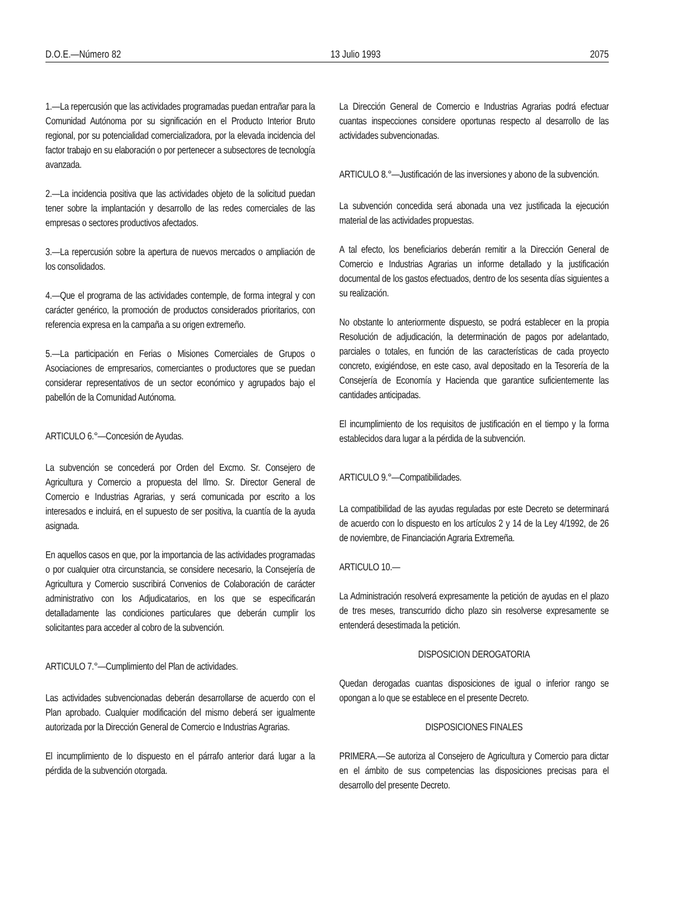D.O.E.—Número 82 13 Julio 1993 2075
1.—La repercusión que las actividades programadas puedan entrañar para la Comunidad Autónoma por su significación en el Producto Interior Bruto regional, por su potencialidad comercializadora, por la elevada incidencia del factor trabajo en su elaboración o por pertenecer a subsectores de tecnología avanzada.
2.—La incidencia positiva que las actividades objeto de la solicitud puedan tener sobre la implantación y desarrollo de las redes comerciales de las empresas o sectores productivos afectados.
3.—La repercusión sobre la apertura de nuevos mercados o ampliación de los consolidados.
4.—Que el programa de las actividades contemple, de forma integral y con carácter genérico, la promoción de productos considerados prioritarios, con referencia expresa en la campaña a su origen extremeño.
5.—La participación en Ferias o Misiones Comerciales de Grupos o Asociaciones de empresarios, comerciantes o productores que se puedan considerar representativos de un sector económico y agrupados bajo el pabellón de la Comunidad Autónoma.
ARTICULO 6.°—Concesión de Ayudas.
La subvención se concederá por Orden del Excmo. Sr. Consejero de Agricultura y Comercio a propuesta del Ilmo. Sr. Director General de Comercio e Industrias Agrarias, y será comunicada por escrito a los interesados e incluirá, en el supuesto de ser positiva, la cuantía de la ayuda asignada.
En aquellos casos en que, por la importancia de las actividades programadas o por cualquier otra circunstancia, se considere necesario, la Consejería de Agricultura y Comercio suscribirá Convenios de Colaboración de carácter administrativo con los Adjudicatarios, en los que se especificarán detalladamente las condiciones particulares que deberán cumplir los solicitantes para acceder al cobro de la subvención.
ARTICULO 7.°—Cumplimiento del Plan de actividades.
Las actividades subvencionadas deberán desarrollarse de acuerdo con el Plan aprobado. Cualquier modificación del mismo deberá ser igualmente autorizada por la Dirección General de Comercio e Industrias Agrarias.
El incumplimiento de lo dispuesto en el párrafo anterior dará lugar a la pérdida de la subvención otorgada.
La Dirección General de Comercio e Industrias Agrarias podrá efectuar cuantas inspecciones considere oportunas respecto al desarrollo de las actividades subvencionadas.
ARTICULO 8.°—Justificación de las inversiones y abono de la subvención.
La subvención concedida será abonada una vez justificada la ejecución material de las actividades propuestas.
A tal efecto, los beneficiarios deberán remitir a la Dirección General de Comercio e Industrias Agrarias un informe detallado y la justificación documental de los gastos efectuados, dentro de los sesenta días siguientes a su realización.
No obstante lo anteriormente dispuesto, se podrá establecer en la propia Resolución de adjudicación, la determinación de pagos por adelantado, parciales o totales, en función de las características de cada proyecto concreto, exigiéndose, en este caso, aval depositado en la Tesorería de la Consejería de Economía y Hacienda que garantice suficientemente las cantidades anticipadas.
El incumplimiento de los requisitos de justificación en el tiempo y la forma establecidos dara lugar a la pérdida de la subvención.
ARTICULO 9.°—Compatibilidades.
La compatibilidad de las ayudas reguladas por este Decreto se determinará de acuerdo con lo dispuesto en los artículos 2 y 14 de la Ley 4/1992, de 26 de noviembre, de Financiación Agraria Extremeña.
ARTICULO 10.—
La Administración resolverá expresamente la petición de ayudas en el plazo de tres meses, transcurrido dicho plazo sin resolverse expresamente se entenderá desestimada la petición.
DISPOSICION DEROGATORIA
Quedan derogadas cuantas disposiciones de igual o inferior rango se opongan a lo que se establece en el presente Decreto.
DISPOSICIONES FINALES
PRIMERA.—Se autoriza al Consejero de Agricultura y Comercio para dictar en el ámbito de sus competencias las disposiciones precisas para el desarrollo del presente Decreto.